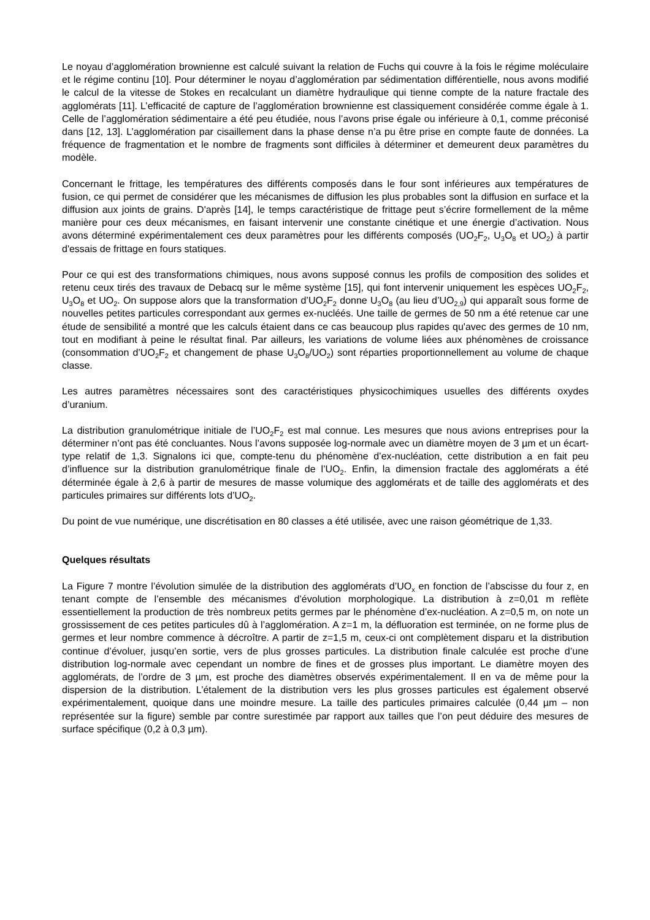Le noyau d’agglomération brownienne est calculé suivant la relation de Fuchs qui couvre à la fois le régime moléculaire et le régime continu [10]. Pour déterminer le noyau d’agglomération par sédimentation différentielle, nous avons modifié le calcul de la vitesse de Stokes en recalculant un diamètre hydraulique qui tienne compte de la nature fractale des agglomérats [11]. L’efficacité de capture de l’agglomération brownienne est classiquement considérée comme égale à 1. Celle de l’agglomération sédimentaire a été peu étudiée, nous l’avons prise égale ou inférieure à 0,1, comme préconisé dans [12, 13]. L’agglomération par cisaillement dans la phase dense n’a pu être prise en compte faute de données. La fréquence de fragmentation et le nombre de fragments sont difficiles à déterminer et demeurent deux paramètres du modèle.
Concernant le frittage, les températures des différents composés dans le four sont inférieures aux températures de fusion, ce qui permet de considérer que les mécanismes de diffusion les plus probables sont la diffusion en surface et la diffusion aux joints de grains. D'après [14], le temps caractéristique de frittage peut s’écrire formellement de la même manière pour ces deux mécanismes, en faisant intervenir une constante cinétique et une énergie d’activation. Nous avons déterminé expérimentalement ces deux paramètres pour les différents composés (UO<sub>2</sub>F<sub>2</sub>, U<sub>3</sub>O<sub>8</sub> et UO<sub>2</sub>) à partir d'essais de frittage en fours statiques.
Pour ce qui est des transformations chimiques, nous avons supposé connus les profils de composition des solides et retenu ceux tirés des travaux de Debacq sur le même système [15], qui font intervenir uniquement les espèces UO<sub>2</sub>F<sub>2</sub>, U<sub>3</sub>O<sub>8</sub> et UO<sub>2</sub>. On suppose alors que la transformation d’UO<sub>2</sub>F<sub>2</sub> donne U<sub>3</sub>O<sub>8</sub> (au lieu d’UO<sub>2,9</sub>) qui apparaît sous forme de nouvelles petites particules correspondant aux germes ex-nucléés. Une taille de germes de 50 nm a été retenue car une étude de sensibilité a montré que les calculs étaient dans ce cas beaucoup plus rapides qu'avec des germes de 10 nm, tout en modifiant à peine le résultat final. Par ailleurs, les variations de volume liées aux phénomènes de croissance (consommation d’UO<sub>2</sub>F<sub>2</sub> et changement de phase U<sub>3</sub>O<sub>8</sub>/UO<sub>2</sub>) sont réparties proportionnellement au volume de chaque classe.
Les autres paramètres nécessaires sont des caractéristiques physicochimiques usuelles des différents oxydes d’uranium.
La distribution granulométrique initiale de l’UO<sub>2</sub>F<sub>2</sub> est mal connue. Les mesures que nous avions entreprises pour la déterminer n’ont pas été concluantes. Nous l’avons supposée log-normale avec un diamètre moyen de 3 µm et un écart-type relatif de 1,3. Signalons ici que, compte-tenu du phénomène d’ex-nucléation, cette distribution a en fait peu d’influence sur la distribution granulométrique finale de l’UO<sub>2</sub>. Enfin, la dimension fractale des agglomérats a été déterminée égale à 2,6 à partir de mesures de masse volumique des agglomérats et de taille des agglomérats et des particules primaires sur différents lots d’UO<sub>2</sub>.
Du point de vue numérique, une discrétisation en 80 classes a été utilisée, avec une raison géométrique de 1,33.
Quelques résultats
La Figure 7 montre l’évolution simulée de la distribution des agglomérats d’UO<sub>x</sub> en fonction de l’abscisse du four z, en tenant compte de l’ensemble des mécanismes d’évolution morphologique. La distribution à z=0,01 m reflète essentiellement la production de très nombreux petits germes par le phénomène d’ex-nucléation. A z=0,5 m, on note un grossissement de ces petites particules dû à l’agglomération. A z=1 m, la défluoration est terminée, on ne forme plus de germes et leur nombre commence à décroître. A partir de z=1,5 m, ceux-ci ont complètement disparu et la distribution continue d’évoluer, jusqu’en sortie, vers de plus grosses particules. La distribution finale calculée est proche d’une distribution log-normale avec cependant un nombre de fines et de grosses plus important. Le diamètre moyen des agglomérats, de l’ordre de 3 µm, est proche des diamètres observés expérimentalement. Il en va de même pour la dispersion de la distribution. L’étalement de la distribution vers les plus grosses particules est également observé expérimentalement, quoique dans une moindre mesure. La taille des particules primaires calculée (0,44 µm – non représentée sur la figure) semble par contre surestimée par rapport aux tailles que l’on peut déduire des mesures de surface spécifique (0,2 à 0,3 µm).